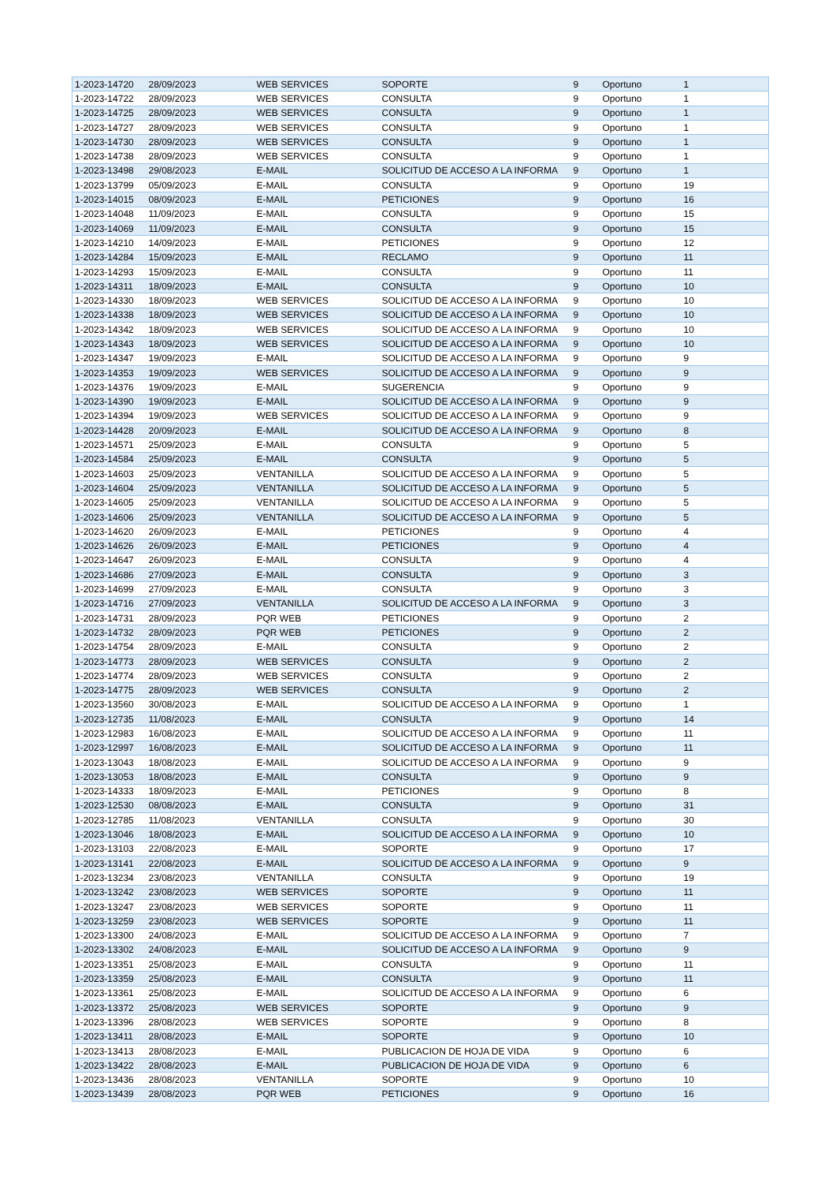| 1-2023-14720 | 28/09/2023 | WEB SERVICES | SOPORTE | 9 | Oportuno | 1 |
| 1-2023-14722 | 28/09/2023 | WEB SERVICES | CONSULTA | 9 | Oportuno | 1 |
| 1-2023-14725 | 28/09/2023 | WEB SERVICES | CONSULTA | 9 | Oportuno | 1 |
| 1-2023-14727 | 28/09/2023 | WEB SERVICES | CONSULTA | 9 | Oportuno | 1 |
| 1-2023-14730 | 28/09/2023 | WEB SERVICES | CONSULTA | 9 | Oportuno | 1 |
| 1-2023-14738 | 28/09/2023 | WEB SERVICES | CONSULTA | 9 | Oportuno | 1 |
| 1-2023-13498 | 29/08/2023 | E-MAIL | SOLICITUD DE ACCESO A LA INFORMA | 9 | Oportuno | 1 |
| 1-2023-13799 | 05/09/2023 | E-MAIL | CONSULTA | 9 | Oportuno | 19 |
| 1-2023-14015 | 08/09/2023 | E-MAIL | PETICIONES | 9 | Oportuno | 16 |
| 1-2023-14048 | 11/09/2023 | E-MAIL | CONSULTA | 9 | Oportuno | 15 |
| 1-2023-14069 | 11/09/2023 | E-MAIL | CONSULTA | 9 | Oportuno | 15 |
| 1-2023-14210 | 14/09/2023 | E-MAIL | PETICIONES | 9 | Oportuno | 12 |
| 1-2023-14284 | 15/09/2023 | E-MAIL | RECLAMO | 9 | Oportuno | 11 |
| 1-2023-14293 | 15/09/2023 | E-MAIL | CONSULTA | 9 | Oportuno | 11 |
| 1-2023-14311 | 18/09/2023 | E-MAIL | CONSULTA | 9 | Oportuno | 10 |
| 1-2023-14330 | 18/09/2023 | WEB SERVICES | SOLICITUD DE ACCESO A LA INFORMA | 9 | Oportuno | 10 |
| 1-2023-14338 | 18/09/2023 | WEB SERVICES | SOLICITUD DE ACCESO A LA INFORMA | 9 | Oportuno | 10 |
| 1-2023-14342 | 18/09/2023 | WEB SERVICES | SOLICITUD DE ACCESO A LA INFORMA | 9 | Oportuno | 10 |
| 1-2023-14343 | 18/09/2023 | WEB SERVICES | SOLICITUD DE ACCESO A LA INFORMA | 9 | Oportuno | 10 |
| 1-2023-14347 | 19/09/2023 | E-MAIL | SOLICITUD DE ACCESO A LA INFORMA | 9 | Oportuno | 9 |
| 1-2023-14353 | 19/09/2023 | WEB SERVICES | SOLICITUD DE ACCESO A LA INFORMA | 9 | Oportuno | 9 |
| 1-2023-14376 | 19/09/2023 | E-MAIL | SUGERENCIA | 9 | Oportuno | 9 |
| 1-2023-14390 | 19/09/2023 | E-MAIL | SOLICITUD DE ACCESO A LA INFORMA | 9 | Oportuno | 9 |
| 1-2023-14394 | 19/09/2023 | WEB SERVICES | SOLICITUD DE ACCESO A LA INFORMA | 9 | Oportuno | 9 |
| 1-2023-14428 | 20/09/2023 | E-MAIL | SOLICITUD DE ACCESO A LA INFORMA | 9 | Oportuno | 8 |
| 1-2023-14571 | 25/09/2023 | E-MAIL | CONSULTA | 9 | Oportuno | 5 |
| 1-2023-14584 | 25/09/2023 | E-MAIL | CONSULTA | 9 | Oportuno | 5 |
| 1-2023-14603 | 25/09/2023 | VENTANILLA | SOLICITUD DE ACCESO A LA INFORMA | 9 | Oportuno | 5 |
| 1-2023-14604 | 25/09/2023 | VENTANILLA | SOLICITUD DE ACCESO A LA INFORMA | 9 | Oportuno | 5 |
| 1-2023-14605 | 25/09/2023 | VENTANILLA | SOLICITUD DE ACCESO A LA INFORMA | 9 | Oportuno | 5 |
| 1-2023-14606 | 25/09/2023 | VENTANILLA | SOLICITUD DE ACCESO A LA INFORMA | 9 | Oportuno | 5 |
| 1-2023-14620 | 26/09/2023 | E-MAIL | PETICIONES | 9 | Oportuno | 4 |
| 1-2023-14626 | 26/09/2023 | E-MAIL | PETICIONES | 9 | Oportuno | 4 |
| 1-2023-14647 | 26/09/2023 | E-MAIL | CONSULTA | 9 | Oportuno | 4 |
| 1-2023-14686 | 27/09/2023 | E-MAIL | CONSULTA | 9 | Oportuno | 3 |
| 1-2023-14699 | 27/09/2023 | E-MAIL | CONSULTA | 9 | Oportuno | 3 |
| 1-2023-14716 | 27/09/2023 | VENTANILLA | SOLICITUD DE ACCESO A LA INFORMA | 9 | Oportuno | 3 |
| 1-2023-14731 | 28/09/2023 | PQR WEB | PETICIONES | 9 | Oportuno | 2 |
| 1-2023-14732 | 28/09/2023 | PQR WEB | PETICIONES | 9 | Oportuno | 2 |
| 1-2023-14754 | 28/09/2023 | E-MAIL | CONSULTA | 9 | Oportuno | 2 |
| 1-2023-14773 | 28/09/2023 | WEB SERVICES | CONSULTA | 9 | Oportuno | 2 |
| 1-2023-14774 | 28/09/2023 | WEB SERVICES | CONSULTA | 9 | Oportuno | 2 |
| 1-2023-14775 | 28/09/2023 | WEB SERVICES | CONSULTA | 9 | Oportuno | 2 |
| 1-2023-13560 | 30/08/2023 | E-MAIL | SOLICITUD DE ACCESO A LA INFORMA | 9 | Oportuno | 1 |
| 1-2023-12735 | 11/08/2023 | E-MAIL | CONSULTA | 9 | Oportuno | 14 |
| 1-2023-12983 | 16/08/2023 | E-MAIL | SOLICITUD DE ACCESO A LA INFORMA | 9 | Oportuno | 11 |
| 1-2023-12997 | 16/08/2023 | E-MAIL | SOLICITUD DE ACCESO A LA INFORMA | 9 | Oportuno | 11 |
| 1-2023-13043 | 18/08/2023 | E-MAIL | SOLICITUD DE ACCESO A LA INFORMA | 9 | Oportuno | 9 |
| 1-2023-13053 | 18/08/2023 | E-MAIL | CONSULTA | 9 | Oportuno | 9 |
| 1-2023-14333 | 18/09/2023 | E-MAIL | PETICIONES | 9 | Oportuno | 8 |
| 1-2023-12530 | 08/08/2023 | E-MAIL | CONSULTA | 9 | Oportuno | 31 |
| 1-2023-12785 | 11/08/2023 | VENTANILLA | CONSULTA | 9 | Oportuno | 30 |
| 1-2023-13046 | 18/08/2023 | E-MAIL | SOLICITUD DE ACCESO A LA INFORMA | 9 | Oportuno | 10 |
| 1-2023-13103 | 22/08/2023 | E-MAIL | SOPORTE | 9 | Oportuno | 17 |
| 1-2023-13141 | 22/08/2023 | E-MAIL | SOLICITUD DE ACCESO A LA INFORMA | 9 | Oportuno | 9 |
| 1-2023-13234 | 23/08/2023 | VENTANILLA | CONSULTA | 9 | Oportuno | 19 |
| 1-2023-13242 | 23/08/2023 | WEB SERVICES | SOPORTE | 9 | Oportuno | 11 |
| 1-2023-13247 | 23/08/2023 | WEB SERVICES | SOPORTE | 9 | Oportuno | 11 |
| 1-2023-13259 | 23/08/2023 | WEB SERVICES | SOPORTE | 9 | Oportuno | 11 |
| 1-2023-13300 | 24/08/2023 | E-MAIL | SOLICITUD DE ACCESO A LA INFORMA | 9 | Oportuno | 7 |
| 1-2023-13302 | 24/08/2023 | E-MAIL | SOLICITUD DE ACCESO A LA INFORMA | 9 | Oportuno | 9 |
| 1-2023-13351 | 25/08/2023 | E-MAIL | CONSULTA | 9 | Oportuno | 11 |
| 1-2023-13359 | 25/08/2023 | E-MAIL | CONSULTA | 9 | Oportuno | 11 |
| 1-2023-13361 | 25/08/2023 | E-MAIL | SOLICITUD DE ACCESO A LA INFORMA | 9 | Oportuno | 6 |
| 1-2023-13372 | 25/08/2023 | WEB SERVICES | SOPORTE | 9 | Oportuno | 9 |
| 1-2023-13396 | 28/08/2023 | WEB SERVICES | SOPORTE | 9 | Oportuno | 8 |
| 1-2023-13411 | 28/08/2023 | E-MAIL | SOPORTE | 9 | Oportuno | 10 |
| 1-2023-13413 | 28/08/2023 | E-MAIL | PUBLICACION DE HOJA DE VIDA | 9 | Oportuno | 6 |
| 1-2023-13422 | 28/08/2023 | E-MAIL | PUBLICACION DE HOJA DE VIDA | 9 | Oportuno | 6 |
| 1-2023-13436 | 28/08/2023 | VENTANILLA | SOPORTE | 9 | Oportuno | 10 |
| 1-2023-13439 | 28/08/2023 | PQR WEB | PETICIONES | 9 | Oportuno | 16 |